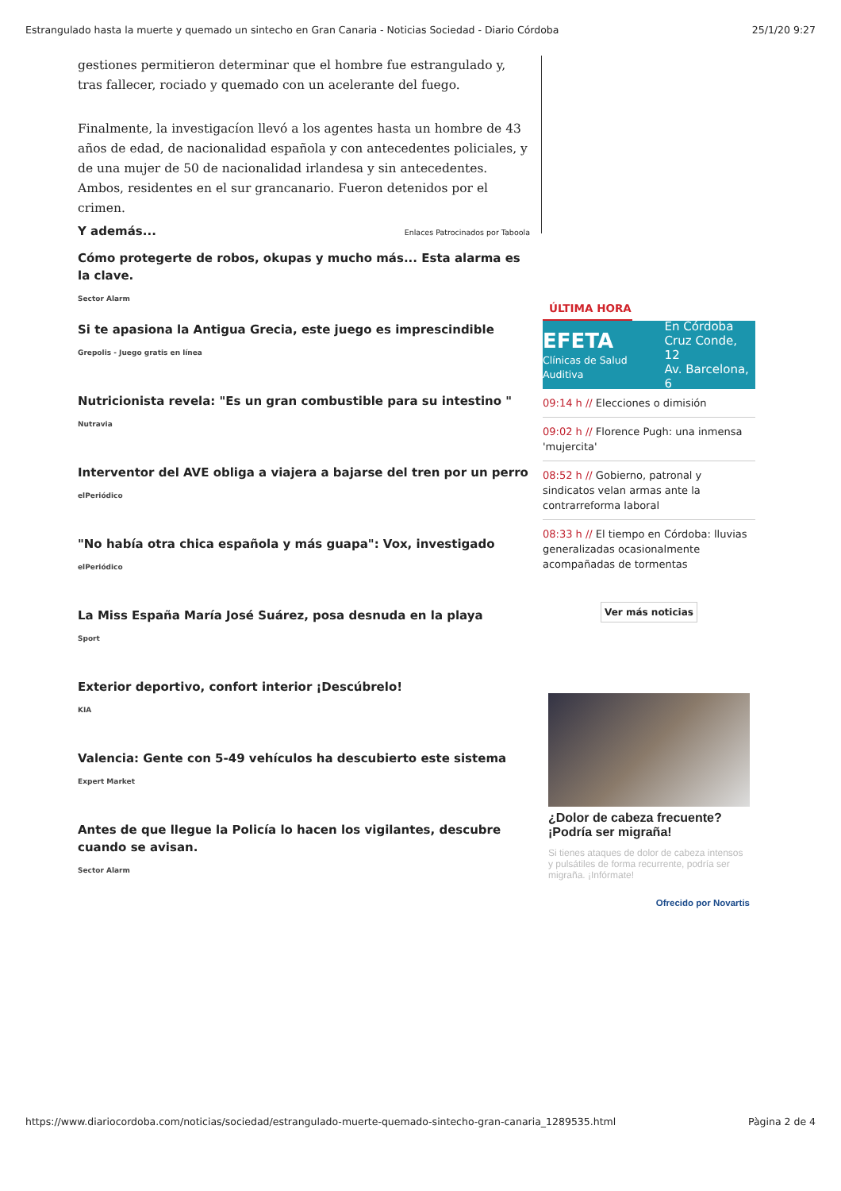Estrangulado hasta la muerte y quemado un sintecho en Gran Canaria - Noticias Sociedad - Diario Córdoba 25/1/20 9:27
gestiones permitieron determinar que el hombre fue estrangulado y, tras fallecer, rociado y quemado con un acelerante del fuego.
Finalmente, la investigacíon llevó a los agentes hasta un hombre de 43 años de edad, de nacionalidad española y con antecedentes policiales, y de una mujer de 50 de nacionalidad irlandesa y sin antecedentes. Ambos, residentes en el sur grancanario. Fueron detenidos por el crimen.
Y además... Enlaces Patrocinados por Taboola
Cómo protegerte de robos, okupas y mucho más... Esta alarma es la clave.
Sector Alarm
Si te apasiona la Antigua Grecia, este juego es imprescindible
Grepolis - Juego gratis en línea
Nutricionista revela: "Es un gran combustible para su intestino "
Nutravia
Interventor del AVE obliga a viajera a bajarse del tren por un perro
elPeriódico
"No había otra chica española y más guapa": Vox, investigado
elPeriódico
La Miss España María José Suárez, posa desnuda en la playa
Sport
Exterior deportivo, confort interior ¡Descúbrelo!
KIA
Valencia: Gente con 5-49 vehículos ha descubierto este sistema
Expert Market
Antes de que llegue la Policía lo hacen los vigilantes, descubre cuando se avisan.
Sector Alarm
ÚLTIMA HORA
EFETA
Clínicas de Salud Auditiva
En Córdoba
Cruz Conde, 12
Av. Barcelona, 6
09:14 h // Elecciones o dimisión
09:02 h // Florence Pugh: una inmensa 'mujercita'
08:52 h // Gobierno, patronal y sindicatos velan armas ante la contrarreforma laboral
08:33 h // El tiempo en Córdoba: lluvias generalizadas ocasionalmente acompañadas de tormentas
Ver más noticias
¿Dolor de cabeza frecuente? ¡Podría ser migraña!
Si tienes ataques de dolor de cabeza intensos y pulsátiles de forma recurrente, podría ser migraña. ¡Infórmate!
Ofrecido por Novartis
https://www.diariocordoba.com/noticias/sociedad/estrangulado-muerte-quemado-sintecho-gran-canaria_1289535.html Pàgina 2 de 4